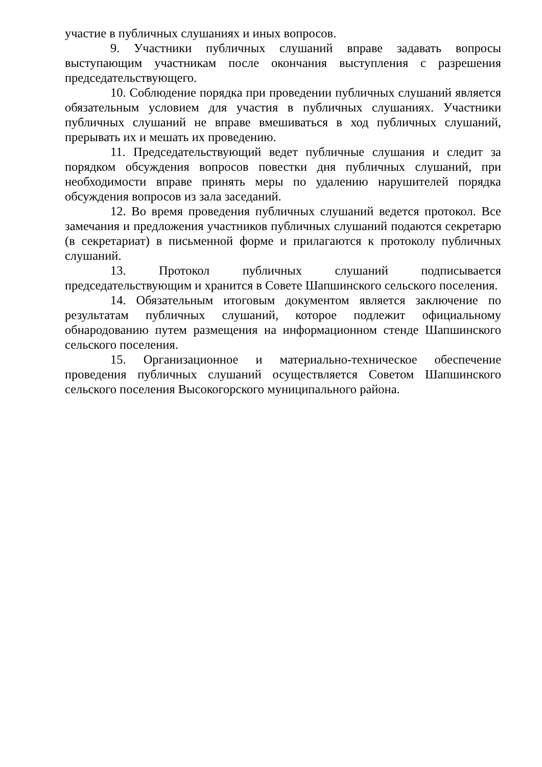участие в публичных слушаниях и иных вопросов.
9. Участники публичных слушаний вправе задавать вопросы выступающим участникам после окончания выступления с разрешения председательствующего.
10. Соблюдение порядка при проведении публичных слушаний является обязательным условием для участия в публичных слушаниях. Участники публичных слушаний не вправе вмешиваться в ход публичных слушаний, прерывать их и мешать их проведению.
11. Председательствующий ведет публичные слушания и следит за порядком обсуждения вопросов повестки дня публичных слушаний, при необходимости вправе принять меры по удалению нарушителей порядка обсуждения вопросов из зала заседаний.
12. Во время проведения публичных слушаний ведется протокол. Все замечания и предложения участников публичных слушаний подаются секретарю (в секретариат) в письменной форме и прилагаются к протоколу публичных слушаний.
13. Протокол публичных слушаний подписывается председательствующим и хранится в Совете Шапшинского сельского поселения.
14. Обязательным итоговым документом является заключение по результатам публичных слушаний, которое подлежит официальному обнародованию путем размещения на информационном стенде Шапшинского сельского поселения.
15. Организационное и материально-техническое обеспечение проведения публичных слушаний осуществляется Советом Шапшинского сельского поселения Высокогорского муниципального района.